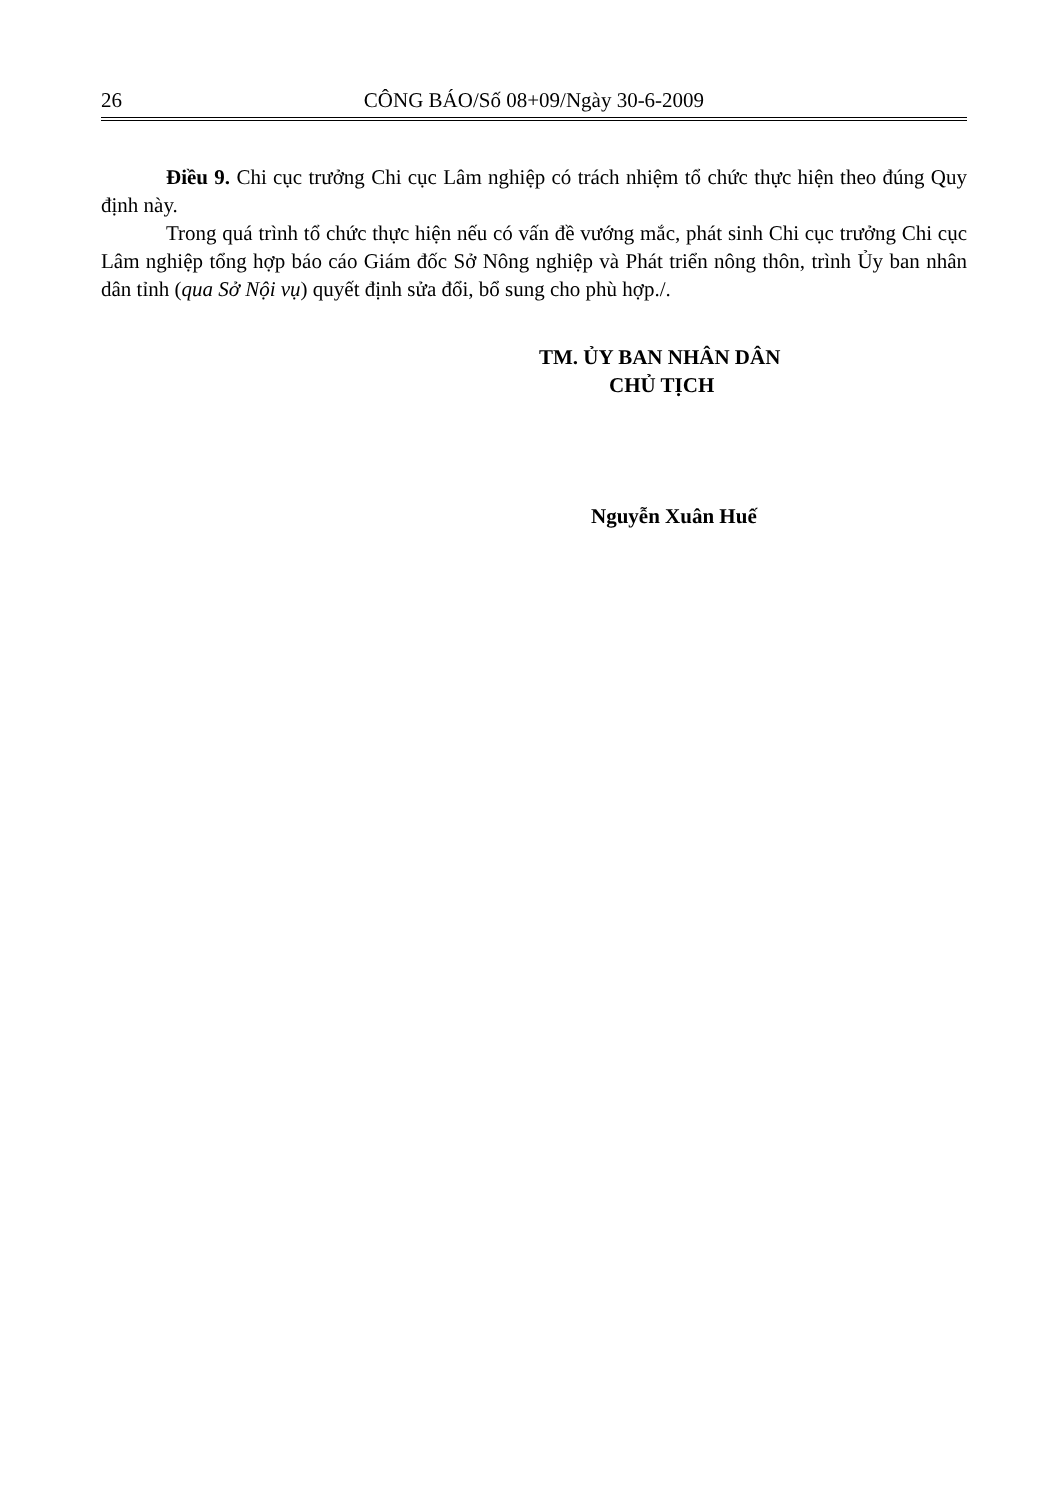26 CÔNG BÁO/Số 08+09/Ngày 30-6-2009
Điều 9. Chi cục trưởng Chi cục Lâm nghiệp có trách nhiệm tổ chức thực hiện theo đúng Quy định này.
Trong quá trình tổ chức thực hiện nếu có vấn đề vướng mắc, phát sinh Chi cục trưởng Chi cục Lâm nghiệp tổng hợp báo cáo Giám đốc Sở Nông nghiệp và Phát triển nông thôn, trình Ủy ban nhân dân tỉnh (qua Sở Nội vụ) quyết định sửa đổi, bổ sung cho phù hợp./.
TM. ỦY BAN NHÂN DÂN
CHỦ TỊCH
Nguyễn Xuân Huế